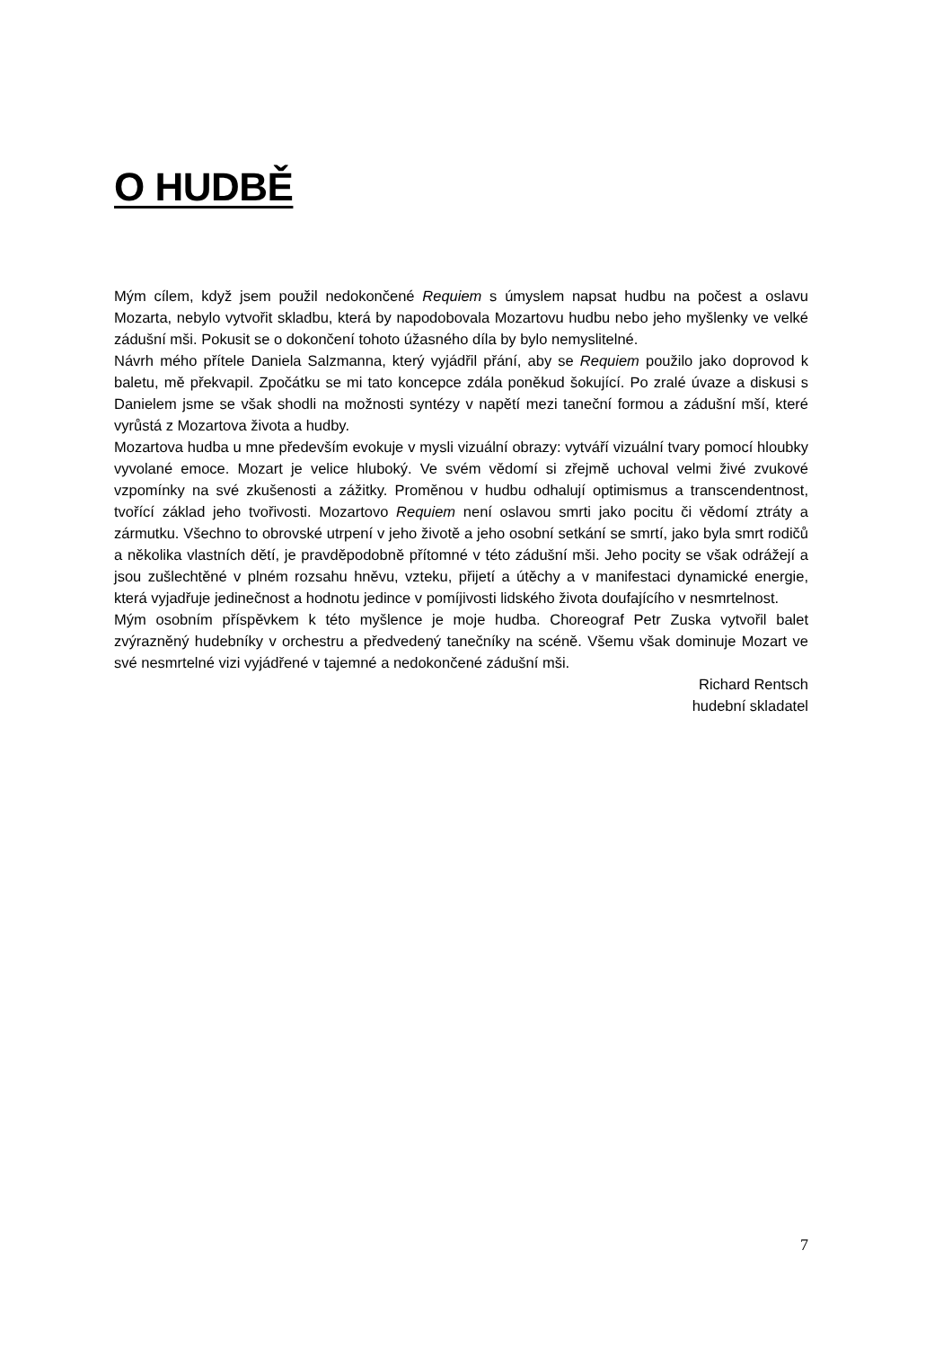O HUDBĚ
Mým cílem, když jsem použil nedokončené Requiem s úmyslem napsat hudbu na počest a oslavu Mozarta, nebylo vytvořit skladbu, která by napodobovala Mozartovu hudbu nebo jeho myšlenky ve velké zádušní mši. Pokusit se o dokončení tohoto úžasného díla by bylo nemyslitelné.
Návrh mého přítele Daniela Salzmanna, který vyjádřil přání, aby se Requiem použilo jako doprovod k baletu, mě překvapil. Zpočátku se mi tato koncepce zdála poněkud šokující. Po zralé úvaze a diskusi s Danielem jsme se však shodli na možnosti syntézy v napětí mezi taneční formou a zádušní mší, které vyrůstá z Mozartova života a hudby.
Mozartova hudba u mne především evokuje v mysli vizuální obrazy: vytváří vizuální tvary pomocí hloubky vyvolané emoce. Mozart je velice hluboký. Ve svém vědomí si zřejmě uchoval velmi živé zvukové vzpomínky na své zkušenosti a zážitky. Proměnou v hudbu odhalují optimismus a transcendentnost, tvořící základ jeho tvořivosti. Mozartovo Requiem není oslavou smrti jako pocitu či vědomí ztráty a zármutku. Všechno to obrovské utrpení v jeho životě a jeho osobní setkání se smrtí, jako byla smrt rodičů a několika vlastních dětí, je pravděpodobně přítomné v této zádušní mši. Jeho pocity se však odrážejí a jsou zušlechtěné v plném rozsahu hněvu, vzteku, přijetí a útěchy a v manifestaci dynamické energie, která vyjadřuje jedinečnost a hodnotu jedince v pomíjivosti lidského života doufajícího v nesmrtelnost.
Mým osobním příspěvkem k této myšlence je moje hudba. Choreograf Petr Zuska vytvořil balet zvýrazněný hudebníky v orchestru a předvedený tanečníky na scéně. Všemu však dominuje Mozart ve své nesmrtelné vizi vyjádřené v tajemné a nedokončené zádušní mši.
Richard Rentsch
hudební skladatel
7